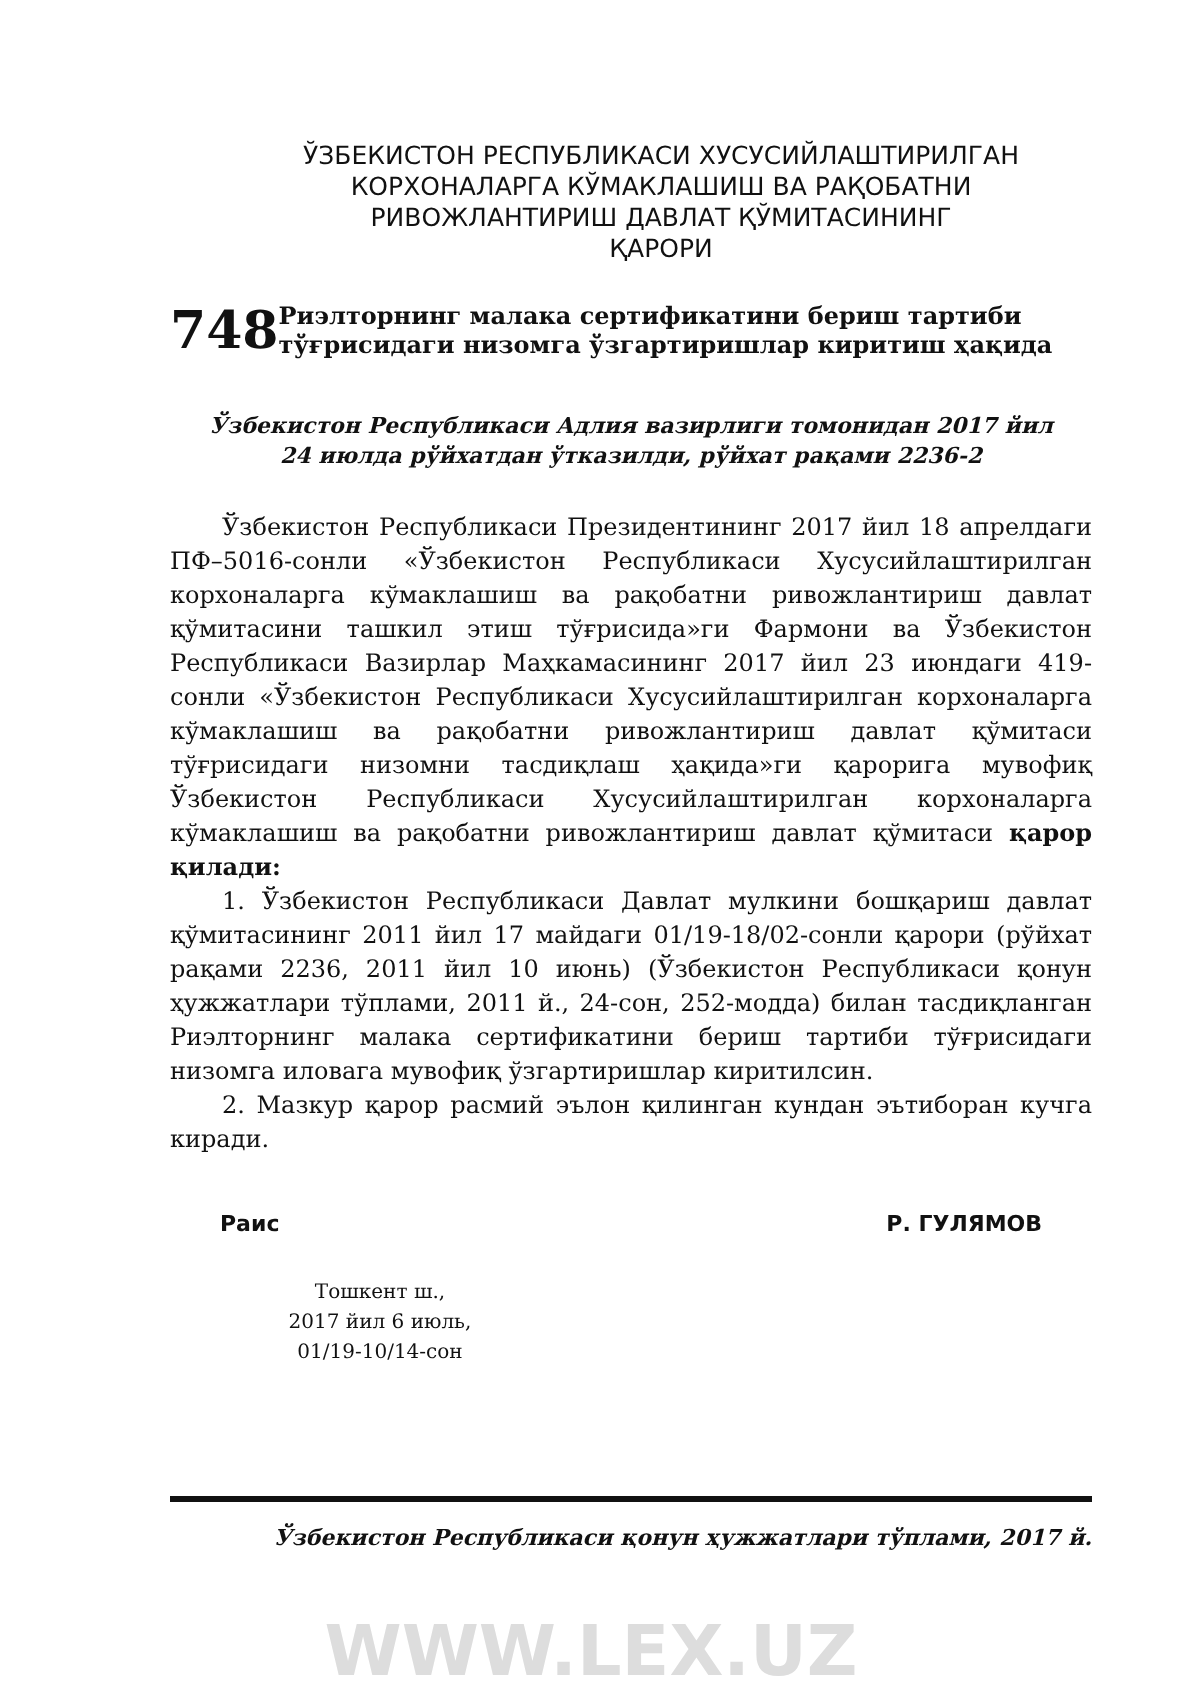ЎЗБЕКИСТОН РЕСПУБЛИКАСИ ХУСУСИЙЛАШТИРИЛГАН
КОРХОНАЛАРГА КЎМАКЛАШИШ ВА РАҚОБАТНИ
РИВОЖЛАНТИРИШ ДАВЛАТ ҚЎМИТАСИНИНГ
ҚАРОРИ
748
Риэлторнинг малака сертификатини бериш тартиби тўғрисидаги низомга ўзгартиришлар киритиш ҳақида
Ўзбекистон Республикаси Адлия вазирлиги томонидан 2017 йил
24 июлда рўйхатдан ўтказилди, рўйхат рақами 2236-2
Ўзбекистон Республикаси Президентининг 2017 йил 18 апрелдаги ПФ–5016-сонли «Ўзбекистон Республикаси Хусусийлаштирилган корхоналарга кўмаклашиш ва рақобатни ривожлантириш давлат қўмитасини ташкил этиш тўғрисида»ги Фармони ва Ўзбекистон Республикаси Вазирлар Маҳкамасининг 2017 йил 23 июндаги 419-сонли «Ўзбекистон Республикаси Хусусийлаштирилган корхоналарга кўмаклашиш ва рақобатни ривожлантириш давлат қўмитаси тўғрисидаги низомни тасдиқлаш ҳақида»ги қарорига мувофиқ Ўзбекистон Республикаси Хусусийлаштирилган корхоналарга кўмаклашиш ва рақобатни ривожлантириш давлат қўмитаси қарор қилади:
1. Ўзбекистон Республикаси Давлат мулкини бошқариш давлат қўмитасининг 2011 йил 17 майдаги 01/19-18/02-сонли қарори (рўйхат рақами 2236, 2011 йил 10 июнь) (Ўзбекистон Республикаси қонун ҳужжатлари тўплами, 2011 й., 24-сон, 252-модда) билан тасдиқланган Риэлторнинг малака сертификатини бериш тартиби тўғрисидаги низомга иловага мувофиқ ўзгартиришлар киритилсин.
2. Мазкур қарор расмий эълон қилинган кундан эътиборан кучга киради.
Раис Р. ГУЛЯМОВ
Тошкент ш.,
2017 йил 6 июль,
01/19-10/14-сон
Ўзбекистон Республикаси қонун ҳужжатлари тўплами, 2017 й.
WWW.LEX.UZ